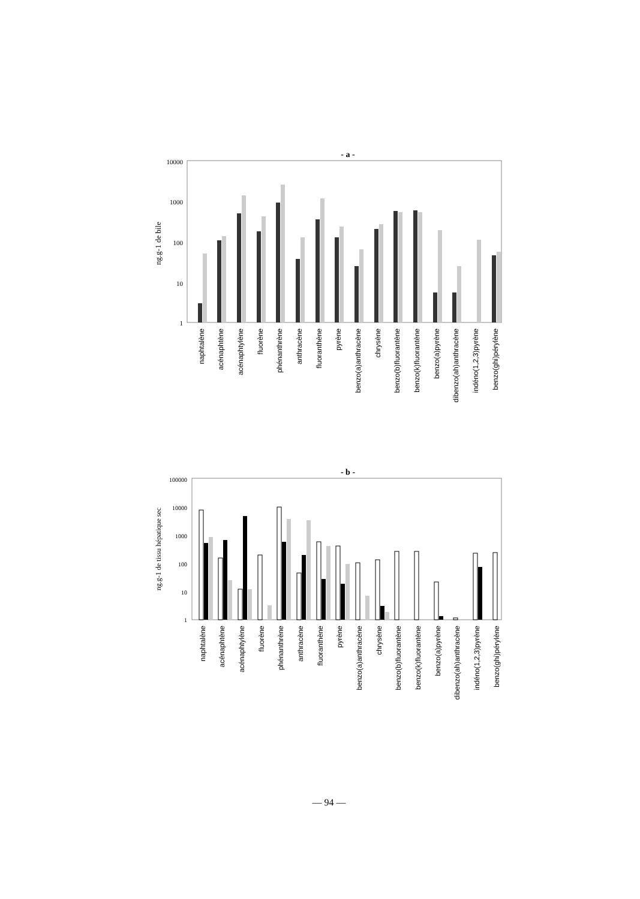- a -
10000
1000
100
10
1
ng.g-1 de bile
naphtalène
acénaphtène
acénaphtylène
fluorène
phénanthrène
anthracène
fluoranthène
pyrène
benzo(a)anthracène
chrysène
benzo(b)fluorantène
benzo(k)fluorantène
benzo(a)pyrène
dibenzo(ah)anthracène
indéno(1,2,3)pyrène
benzo(ghi)pérylène
- b -
100000
10000
1000
100
10
1
ng.g-1 de tissu hépatique sec
naphtalène
acénaphtène
acénaphtylène
fluorène
phénanthrène
anthracène
fluoranthène
pyrène
benzo(a)anthracène
chrysène
benzo(b)fluorantène
benzo(k)fluorantène
benzo(a)pyrène
dibenzo(ah)anthracène
indéno(1,2,3)pyrène
benzo(ghi)pérylène
— 94 —